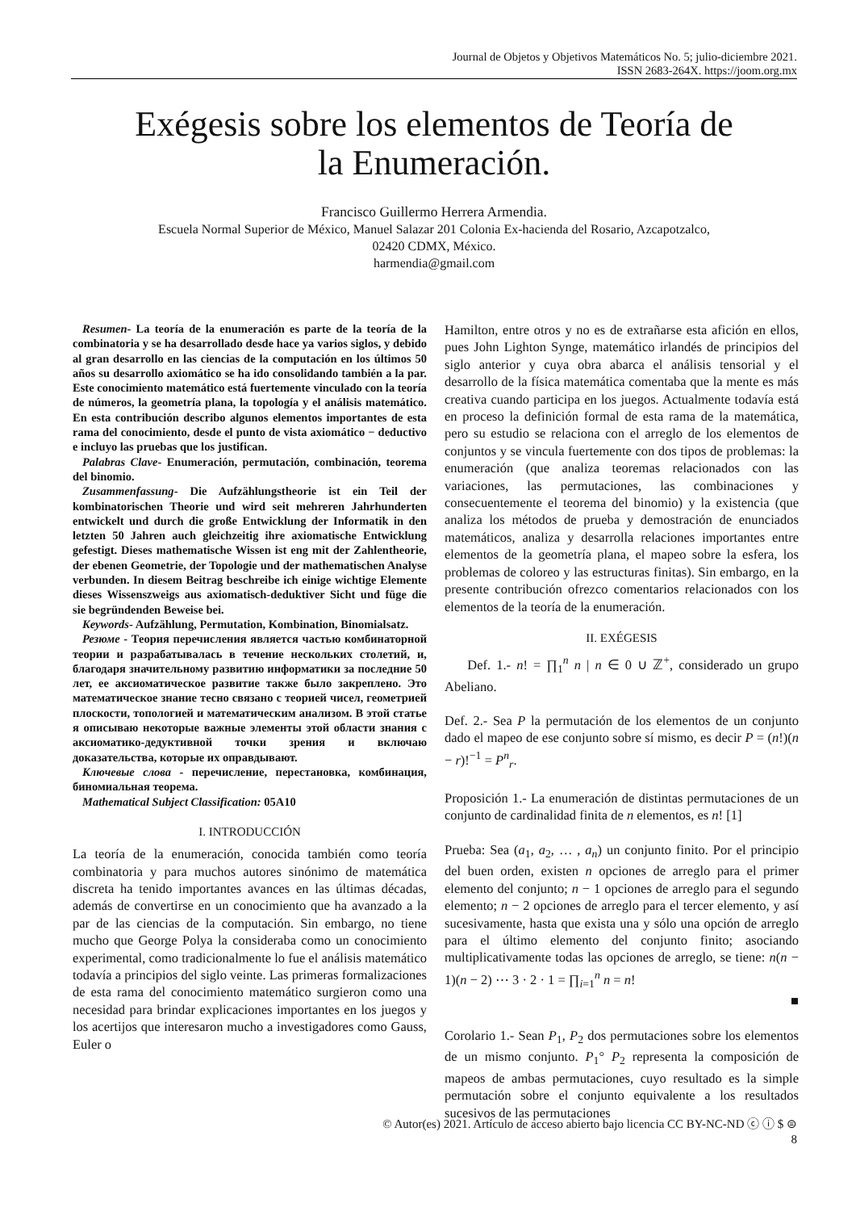Journal de Objetos y Objetivos Matemáticos No. 5; julio-diciembre 2021.
ISSN 2683-264X. https://joom.org.mx
Exégesis sobre los elementos de Teoría de
la Enumeración.
Francisco Guillermo Herrera Armendia.
Escuela Normal Superior de México, Manuel Salazar 201 Colonia Ex-hacienda del Rosario, Azcapotzalco,
02420 CDMX, México.
harmendia@gmail.com
Resumen- La teoría de la enumeración es parte de la teoría de la combinatoria y se ha desarrollado desde hace ya varios siglos, y debido al gran desarrollo en las ciencias de la computación en los últimos 50 años su desarrollo axiomático se ha ido consolidando también a la par. Este conocimiento matemático está fuertemente vinculado con la teoría de números, la geometría plana, la topología y el análisis matemático. En esta contribución describo algunos elementos importantes de esta rama del conocimiento, desde el punto de vista axiomático − deductivo e incluyo las pruebas que los justifican.
Palabras Clave- Enumeración, permutación, combinación, teorema del binomio.
Zusammenfassung- Die Aufzählungstheorie ist ein Teil der kombinatorischen Theorie und wird seit mehreren Jahrhunderten entwickelt und durch die große Entwicklung der Informatik in den letzten 50 Jahren auch gleichzeitig ihre axiomatische Entwicklung gefestigt. Dieses mathematische Wissen ist eng mit der Zahlentheorie, der ebenen Geometrie, der Topologie und der mathematischen Analyse verbunden. In diesem Beitrag beschreibe ich einige wichtige Elemente dieses Wissenszweigs aus axiomatisch-deduktiver Sicht und füge die sie begründenden Beweise bei.
Keywords- Aufzählung, Permutation, Kombination, Binomialsatz.
Резюме - Теория перечисления является частью комбинаторной теории и разрабатывалась в течение нескольких столетий, и, благодаря значительному развитию информатики за последние 50 лет, ее аксиоматическое развитие также было закреплено. Это математическое знание тесно связано с теорией чисел, геометрией плоскости, топологией и математическим анализом. В этой статье я описываю некоторые важные элементы этой области знания с аксиоматико-дедуктивной точки зрения и включаю доказательства, которые их оправдывают.
Ключевые слова - перечисление, перестановка, комбинация, биномиальная теорема.
Mathematical Subject Classification: 05A10
I. INTRODUCCIÓN
La teoría de la enumeración, conocida también como teoría combinatoria y para muchos autores sinónimo de matemática discreta ha tenido importantes avances en las últimas décadas, además de convertirse en un conocimiento que ha avanzado a la par de las ciencias de la computación. Sin embargo, no tiene mucho que George Polya la consideraba como un conocimiento experimental, como tradicionalmente lo fue el análisis matemático todavía a principios del siglo veinte. Las primeras formalizaciones de esta rama del conocimiento matemático surgieron como una necesidad para brindar explicaciones importantes en los juegos y los acertijos que interesaron mucho a investigadores como Gauss, Euler o
Hamilton, entre otros y no es de extrañarse esta afición en ellos, pues John Lighton Synge, matemático irlandés de principios del siglo anterior y cuya obra abarca el análisis tensorial y el desarrollo de la física matemática comentaba que la mente es más creativa cuando participa en los juegos. Actualmente todavía está en proceso la definición formal de esta rama de la matemática, pero su estudio se relaciona con el arreglo de los elementos de conjuntos y se vincula fuertemente con dos tipos de problemas: la enumeración (que analiza teoremas relacionados con las variaciones, las permutaciones, las combinaciones y consecuentemente el teorema del binomio) y la existencia (que analiza los métodos de prueba y demostración de enunciados matemáticos, analiza y desarrolla relaciones importantes entre elementos de la geometría plana, el mapeo sobre la esfera, los problemas de coloreo y las estructuras finitas). Sin embargo, en la presente contribución ofrezco comentarios relacionados con los elementos de la teoría de la enumeración.
II. EXÉGESIS
Def. 1.- n! = ∏<sub>1</sub><sup>n</sup> n | n ∈ 0 ∪ ℤ<sup>+</sup>, considerado un grupo Abeliano.
Def. 2.- Sea P la permutación de los elementos de un conjunto dado el mapeo de ese conjunto sobre sí mismo, es decir P = (n!)(n − r)!<sup>−1</sup> = P<sup>n</sup><sub>r</sub>.
Proposición 1.- La enumeración de distintas permutaciones de un conjunto de cardinalidad finita de n elementos, es n! [1]
Prueba: Sea (a<sub>1</sub>, a<sub>2</sub>, … , a<sub>n</sub>) un conjunto finito. Por el principio del buen orden, existen n opciones de arreglo para el primer elemento del conjunto; n − 1 opciones de arreglo para el segundo elemento; n − 2 opciones de arreglo para el tercer elemento, y así sucesivamente, hasta que exista una y sólo una opción de arreglo para el último elemento del conjunto finito; asociando multiplicativamente todas las opciones de arreglo, se tiene: n(n − 1)(n − 2) ⋯ 3 · 2 · 1 = ∏<sub>i=1</sub><sup>n</sup> n = n!
■
Corolario 1.- Sean P<sub>1</sub>, P<sub>2</sub> dos permutaciones sobre los elementos de un mismo conjunto. P<sub>1</sub>° P<sub>2</sub> representa la composición de mapeos de ambas permutaciones, cuyo resultado es la simple permutación sobre el conjunto equivalente a los resultados sucesivos de las permutaciones
© Autor(es) 2021. Artículo de acceso abierto bajo licencia CC BY-NC-ND ⓒ ⓘ $ ⊜
8